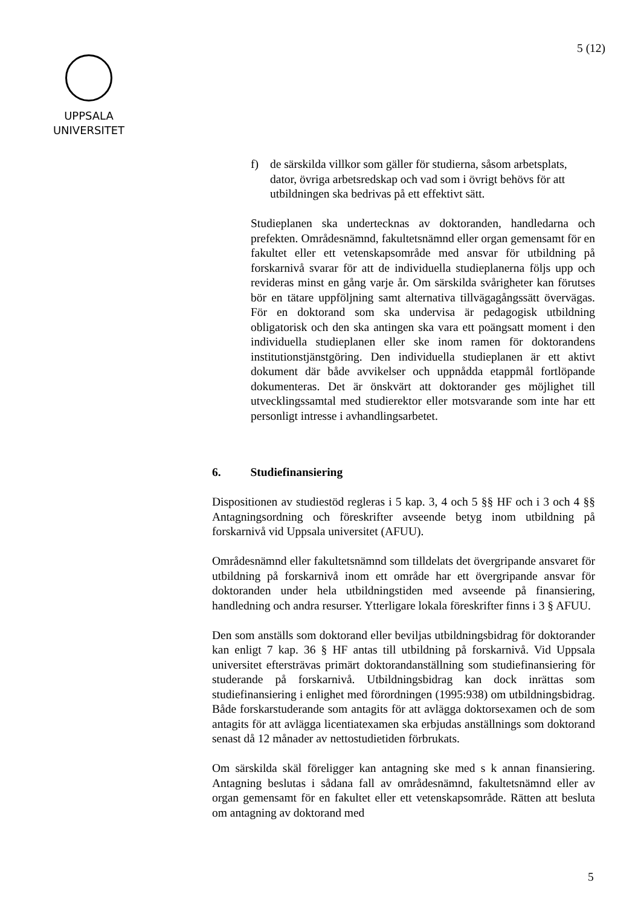5 (12)
UPPSALA
UNIVERSITET
f) de särskilda villkor som gäller för studierna, såsom arbetsplats, dator, övriga arbetsredskap och vad som i övrigt behövs för att utbildningen ska bedrivas på ett effektivt sätt.
Studieplanen ska undertecknas av doktoranden, handledarna och prefekten. Områdesnämnd, fakultetsnämnd eller organ gemensamt för en fakultet eller ett vetenskapsområde med ansvar för utbildning på forskarnivå svarar för att de individuella studieplanerna följs upp och revideras minst en gång varje år. Om särskilda svårigheter kan förutses bör en tätare uppföljning samt alternativa tillvägagångssätt övervägas. För en doktorand som ska undervisa är pedagogisk utbildning obligatorisk och den ska antingen ska vara ett poängsatt moment i den individuella studieplanen eller ske inom ramen för doktorandens institutionstjänstgöring. Den individuella studieplanen är ett aktivt dokument där både avvikelser och uppnådda etappmål fortlöpande dokumenteras. Det är önskvärt att doktorander ges möjlighet till utvecklingssamtal med studierektor eller motsvarande som inte har ett personligt intresse i avhandlingsarbetet.
6. Studiefinansiering
Dispositionen av studiestöd regleras i 5 kap. 3, 4 och 5 §§ HF och i 3 och 4 §§ Antagningsordning och föreskrifter avseende betyg inom utbildning på forskarnivå vid Uppsala universitet (AFUU).
Områdesnämnd eller fakultetsnämnd som tilldelats det övergripande ansvaret för utbildning på forskarnivå inom ett område har ett övergripande ansvar för doktoranden under hela utbildningstiden med avseende på finansiering, handledning och andra resurser. Ytterligare lokala föreskrifter finns i 3 § AFUU.
Den som anställs som doktorand eller beviljas utbildningsbidrag för doktorander kan enligt 7 kap. 36 § HF antas till utbildning på forskarnivå. Vid Uppsala universitet eftersträvas primärt doktorandanställning som studiefinansiering för studerande på forskarnivå. Utbildningsbidrag kan dock inrättas som studiefinansiering i enlighet med förordningen (1995:938) om utbildningsbidrag. Både forskarstuderande som antagits för att avlägga doktorsexamen och de som antagits för att avlägga licentiatexamen ska erbjudas anställnings som doktorand senast då 12 månader av nettostudietiden förbrukats.
Om särskilda skäl föreligger kan antagning ske med s k annan finansiering. Antagning beslutas i sådana fall av områdesnämnd, fakultetsnämnd eller av organ gemensamt för en fakultet eller ett vetenskapsområde. Rätten att besluta om antagning av doktorand med
5